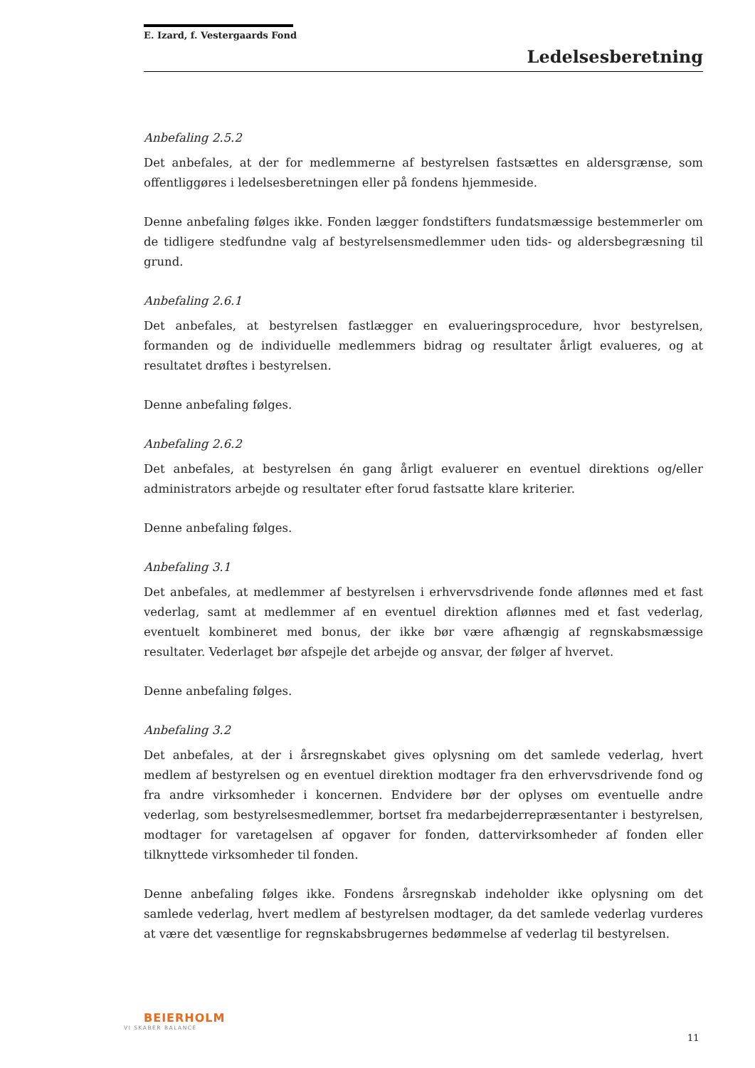E. Izard, f. Vestergaards Fond
Ledelsesberetning
Anbefaling 2.5.2
Det anbefales, at der for medlemmerne af bestyrelsen fastsættes en aldersgrænse, som offentliggøres i ledelsesberetningen eller på fondens hjemmeside.
Denne anbefaling følges ikke. Fonden lægger fondstifters fundatsmæssige bestemmerler om de tidligere stedfundne valg af bestyrelsensmedlemmer uden tids- og aldersbegræsning til grund.
Anbefaling 2.6.1
Det anbefales, at bestyrelsen fastlægger en evalueringsprocedure, hvor bestyrelsen, formanden og de individuelle medlemmers bidrag og resultater årligt evalueres, og at resultatet drøftes i bestyrelsen.
Denne anbefaling følges.
Anbefaling 2.6.2
Det anbefales, at bestyrelsen én gang årligt evaluerer en eventuel direktions og/eller administrators arbejde og resultater efter forud fastsatte klare kriterier.
Denne anbefaling følges.
Anbefaling 3.1
Det anbefales, at medlemmer af bestyrelsen i erhvervsdrivende fonde aflønnes med et fast vederlag, samt at medlemmer af en eventuel direktion aflønnes med et fast vederlag, eventuelt kombineret med bonus, der ikke bør være afhængig af regnskabsmæssige resultater. Vederlaget bør afspejle det arbejde og ansvar, der følger af hvervet.
Denne anbefaling følges.
Anbefaling 3.2
Det anbefales, at der i årsregnskabet gives oplysning om det samlede vederlag, hvert medlem af bestyrelsen og en eventuel direktion modtager fra den erhvervsdrivende fond og fra andre virksomheder i koncernen. Endvidere bør der oplyses om eventuelle andre vederlag, som bestyrelsesmedlemmer, bortset fra medarbejderrepræsentanter i bestyrelsen, modtager for varetagelsen af opgaver for fonden, dattervirksomheder af fonden eller tilknyttede virksomheder til fonden.
Denne anbefaling følges ikke. Fondens årsregnskab indeholder ikke oplysning om det samlede vederlag, hvert medlem af bestyrelsen modtager, da det samlede vederlag vurderes at være det væsentlige for regnskabsbrugernes bedømmelse af vederlag til bestyrelsen.
BEIERHOLM
VI SKABER BALANCE
11